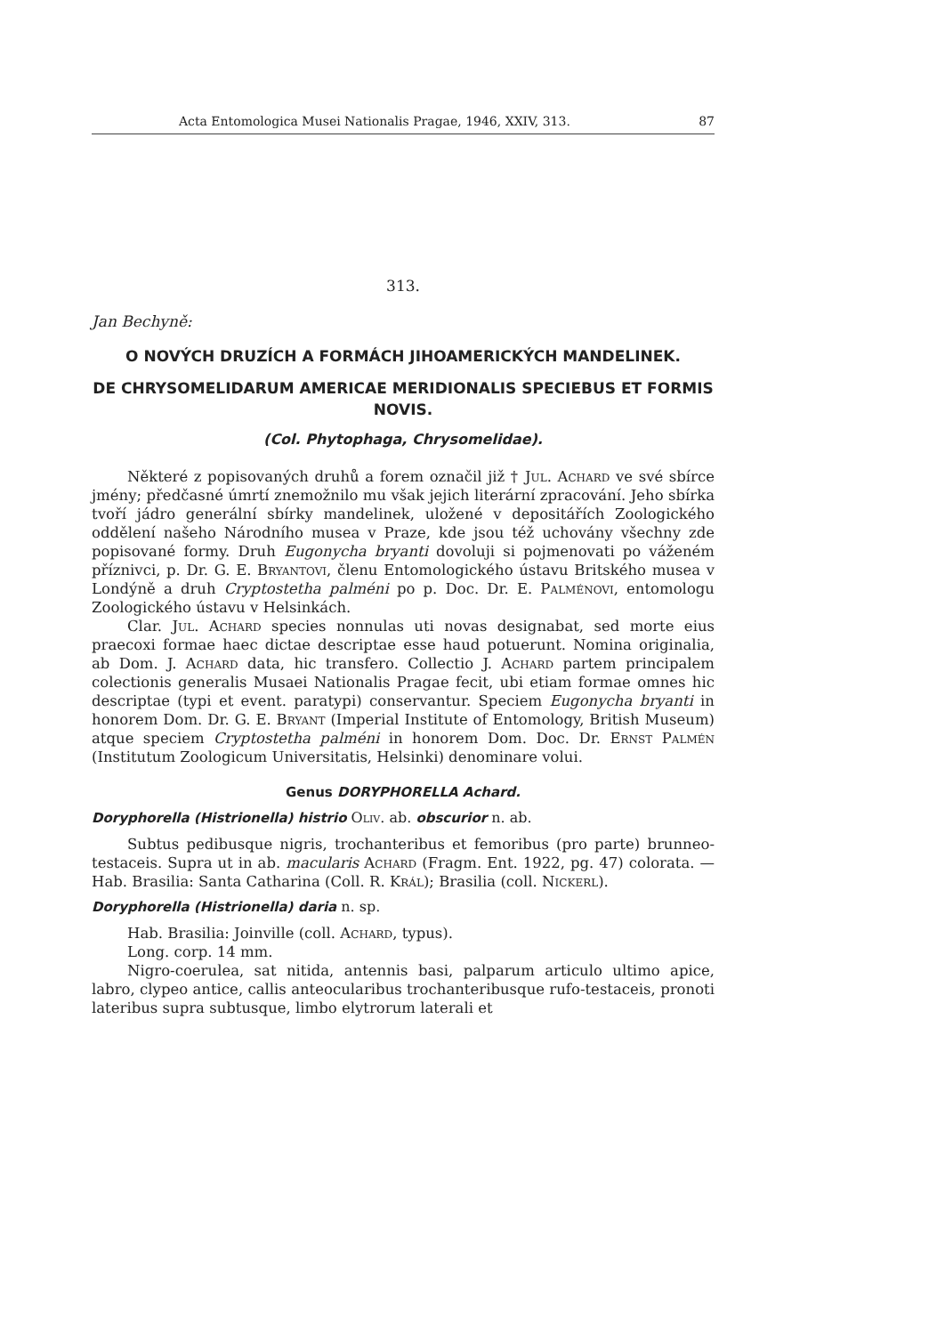Acta Entomologica Musei Nationalis Pragae, 1946, XXIV, 313. 87
313.
Jan Bechyně:
O NOVÝCH DRUZÍCH A FORMÁCH JIHOAMERICKÝCH MANDELINEK.
DE CHRYSOMELIDARUM AMERICAE MERIDIONALIS SPECIEBUS ET FORMIS NOVIS.
(Col. Phytophaga, Chrysomelidae).
Některé z popisovaných druhů a forem označil již † Jul. Achard ve své sbírce jmény; předčasné úmrtí znemožnilo mu však jejich literární zpracování. Jeho sbírka tvoří jádro generální sbírky mandelinek, uložené v depositářích Zoologického oddělení našeho Národního musea v Praze, kde jsou též uchovány všechny zde popisované formy. Druh Eugonycha bryanti dovoluji si pojmenovati po váženém příznivci, p. Dr. G. E. Bryantovi, členu Entomologického ústavu Britského musea v Londýně a druh Cryptostetha palméni po p. Doc. Dr. E. Palménovi, entomologu Zoologického ústavu v Helsinkách.
Clar. Jul. Achard species nonnulas uti novas designabat, sed morte eius praecoxi formae haec dictae descriptae esse haud potuerunt. Nomina originalia, ab Dom. J. Achard data, hic transfero. Collectio J. Achard partem principalem colectionis generalis Musaei Nationalis Pragae fecit, ubi etiam formae omnes hic descriptae (typi et event. paratypi) conservantur. Speciem Eugonycha bryanti in honorem Dom. Dr. G. E. Bryant (Imperial Institute of Entomology, British Museum) atque speciem Cryptostetha palméni in honorem Dom. Doc. Dr. Ernst Palmén (Institutum Zoologicum Universitatis, Helsinki) denominare volui.
Genus DORYPHORELLA Achard.
Doryphorella (Histrionella) histrio Oliv. ab. obscurior n. ab.
Subtus pedibusque nigris, trochanteribus et femoribus (pro parte) brunneo-testaceis. Supra ut in ab. macularis Achard (Fragm. Ent. 1922, pg. 47) colorata. — Hab. Brasilia: Santa Catharina (Coll. R. Král); Brasilia (coll. Nickerl).
Doryphorella (Histrionella) daria n. sp.
Hab. Brasilia: Joinville (coll. Achard, typus).
Long. corp. 14 mm.
Nigro-coerulea, sat nitida, antennis basi, palparum articulo ultimo apice, labro, clypeo antice, callis anteocularibus trochanteribusque rufo-testaceis, pronoti lateribus supra subtusque, limbo elytrorum laterali et